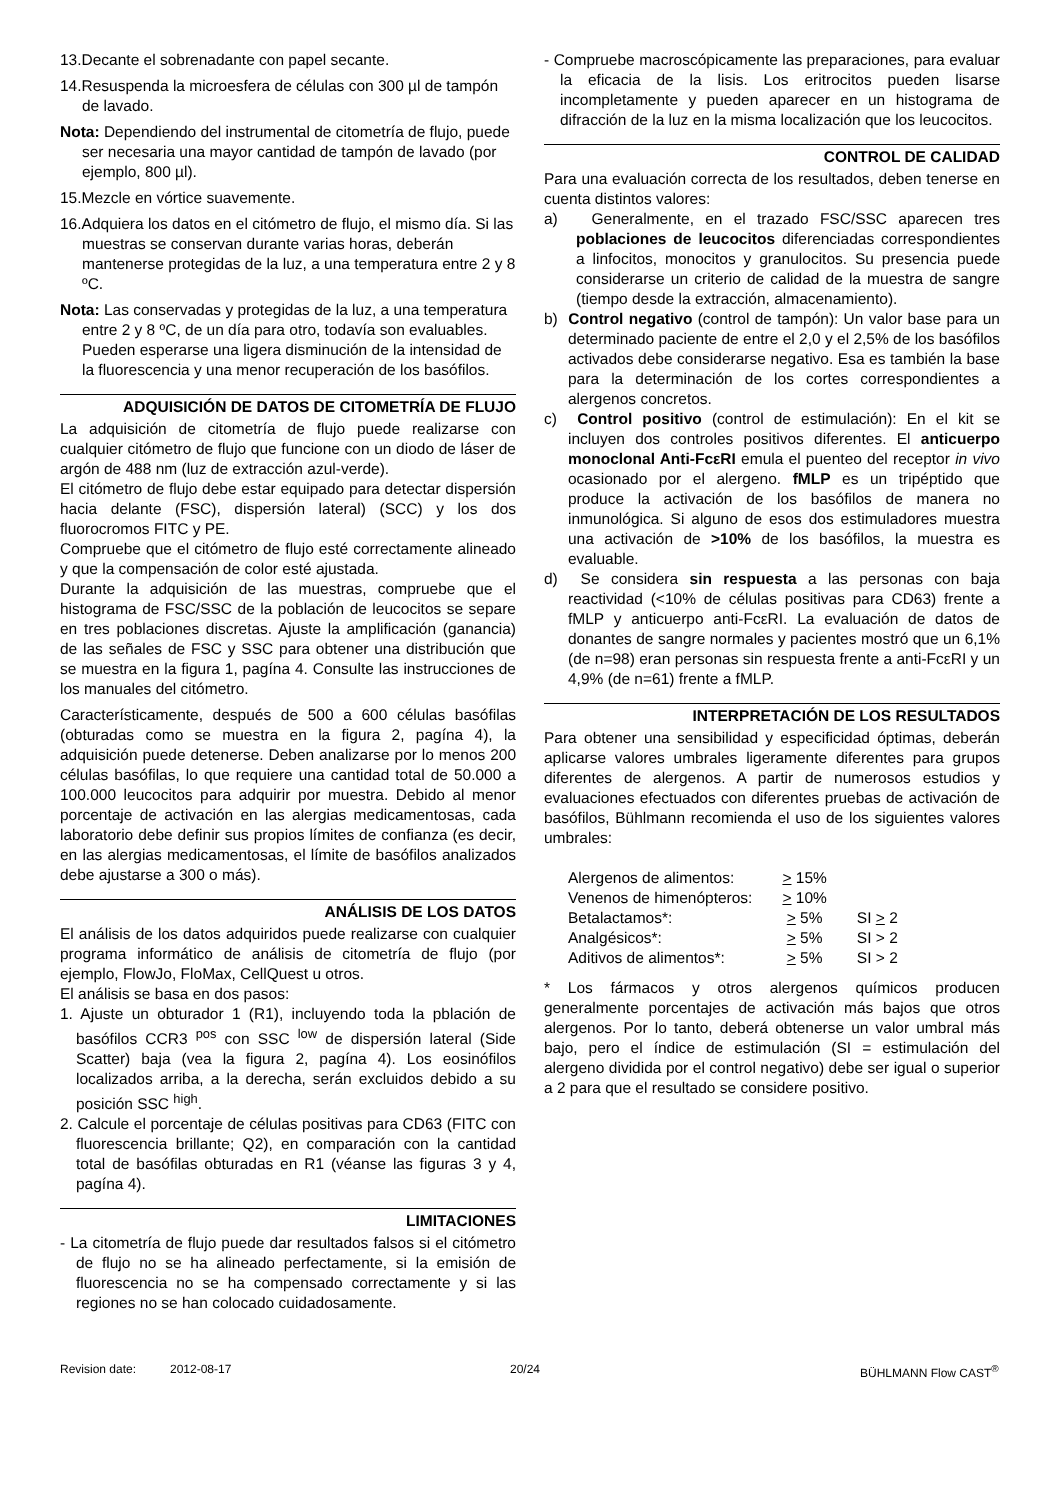13.Decante el sobrenadante con papel secante.
14.Resuspenda la microesfera de células con 300 µl de tampón de lavado.
Nota: Dependiendo del instrumental de citometría de flujo, puede ser necesaria una mayor cantidad de tampón de lavado (por ejemplo, 800 µl).
15.Mezcle en vórtice suavemente.
16.Adquiera los datos en el citómetro de flujo, el mismo día. Si las muestras se conservan durante varias horas, deberán mantenerse protegidas de la luz, a una temperatura entre 2 y 8 ºC.
Nota: Las conservadas y protegidas de la luz, a una temperatura entre 2 y 8 ºC, de un día para otro, todavía son evaluables. Pueden esperarse una ligera disminución de la intensidad de la fluorescencia y una menor recuperación de los basófilos.
ADQUISICIÓN DE DATOS DE CITOMETRÍA DE FLUJO
La adquisición de citometría de flujo puede realizarse con cualquier citómetro de flujo que funcione con un diodo de láser de argón de 488 nm (luz de extracción azul-verde).
El citómetro de flujo debe estar equipado para detectar dispersión hacia delante (FSC), dispersión lateral) (SCC) y los dos fluorocromos FITC y PE.
Compruebe que el citómetro de flujo esté correctamente alineado y que la compensación de color esté ajustada.
Durante la adquisición de las muestras, compruebe que el histograma de FSC/SSC de la población de leucocitos se separe en tres poblaciones discretas. Ajuste la amplificación (ganancia) de las señales de FSC y SSC para obtener una distribución que se muestra en la figura 1, pagína 4. Consulte las instrucciones de los manuales del citómetro.
Característicamente, después de 500 a 600 células basófilas (obturadas como se muestra en la figura 2, pagína 4), la adquisición puede detenerse. Deben analizarse por lo menos 200 células basófilas, lo que requiere una cantidad total de 50.000 a 100.000 leucocitos para adquirir por muestra. Debido al menor porcentaje de activación en las alergias medicamentosas, cada laboratorio debe definir sus propios límites de confianza (es decir, en las alergias medicamentosas, el límite de basófilos analizados debe ajustarse a 300 o más).
ANÁLISIS DE LOS DATOS
El análisis de los datos adquiridos puede realizarse con cualquier programa informático de análisis de citometría de flujo (por ejemplo, FlowJo, FloMax, CellQuest u otros.
El análisis se basa en dos pasos:
1. Ajuste un obturador 1 (R1), incluyendo toda la pblación de basófilos CCR3 <sup>pos</sup> con SSC <sup>low</sup> de dispersión lateral (Side Scatter) baja (vea la figura 2, pagína 4). Los eosinófilos localizados arriba, a la derecha, serán excluidos debido a su posición SSC <sup>high</sup>.
2. Calcule el porcentaje de células positivas para CD63 (FITC con fluorescencia brillante; Q2), en comparación con la cantidad total de basófilas obturadas en R1 (véanse las figuras 3 y 4, pagína 4).
LIMITACIONES
- La citometría de flujo puede dar resultados falsos si el citómetro de flujo no se ha alineado perfectamente, si la emisión de fluorescencia no se ha compensado correctamente y si las regiones no se han colocado cuidadosamente.
- Compruebe macroscópicamente las preparaciones, para evaluar la eficacia de la lisis. Los eritrocitos pueden lisarse incompletamente y pueden aparecer en un histograma de difracción de la luz en la misma localización que los leucocitos.
CONTROL DE CALIDAD
Para una evaluación correcta de los resultados, deben tenerse en cuenta distintos valores:
a) Generalmente, en el trazado FSC/SSC aparecen tres poblaciones de leucocitos diferenciadas correspondientes a linfocitos, monocitos y granulocitos. Su presencia puede considerarse un criterio de calidad de la muestra de sangre (tiempo desde la extracción, almacenamiento).
b) Control negativo (control de tampón): Un valor base para un determinado paciente de entre el 2,0 y el 2,5% de los basófilos activados debe considerarse negativo. Esa es también la base para la determinación de los cortes correspondientes a alergenos concretos.
c) Control positivo (control de estimulación): En el kit se incluyen dos controles positivos diferentes. El anticuerpo monoclonal Anti-FcεRI emula el puenteo del receptor in vivo ocasionado por el alergeno. fMLP es un tripéptido que produce la activación de los basófilos de manera no inmunológica. Si alguno de esos dos estimuladores muestra una activación de >10% de los basófilos, la muestra es evaluable.
d) Se considera sin respuesta a las personas con baja reactividad (<10% de células positivas para CD63) frente a fMLP y anticuerpo anti-FcεRI. La evaluación de datos de donantes de sangre normales y pacientes mostró que un 6,1% (de n=98) eran personas sin respuesta frente a anti-FcεRI y un 4,9% (de n=61) frente a fMLP.
INTERPRETACIÓN DE LOS RESULTADOS
Para obtener una sensibilidad y especificidad óptimas, deberán aplicarse valores umbrales ligeramente diferentes para grupos diferentes de alergenos. A partir de numerosos estudios y evaluaciones efectuados con diferentes pruebas de activación de basófilos, Bühlmann recomienda el uso de los siguientes valores umbrales:
| Alergenos de alimentos: | > 15% | |
| Venenos de himenópteros: | > 10% | |
| Betalactamos*: | > 5% | SI > 2 |
| Analgésicos*: | > 5% | SI > 2 |
| Aditivos de alimentos*: | > 5% | SI > 2 |
* Los fármacos y otros alergenos químicos producen generalmente porcentajes de activación más bajos que otros alergenos. Por lo tanto, deberá obtenerse un valor umbral más bajo, pero el índice de estimulación (SI = estimulación del alergeno dividida por el control negativo) debe ser igual o superior a 2 para que el resultado se considere positivo.
Revision date: 2012-08-17 20/24 BÜHLMANN Flow CAST<sup>®</sup>